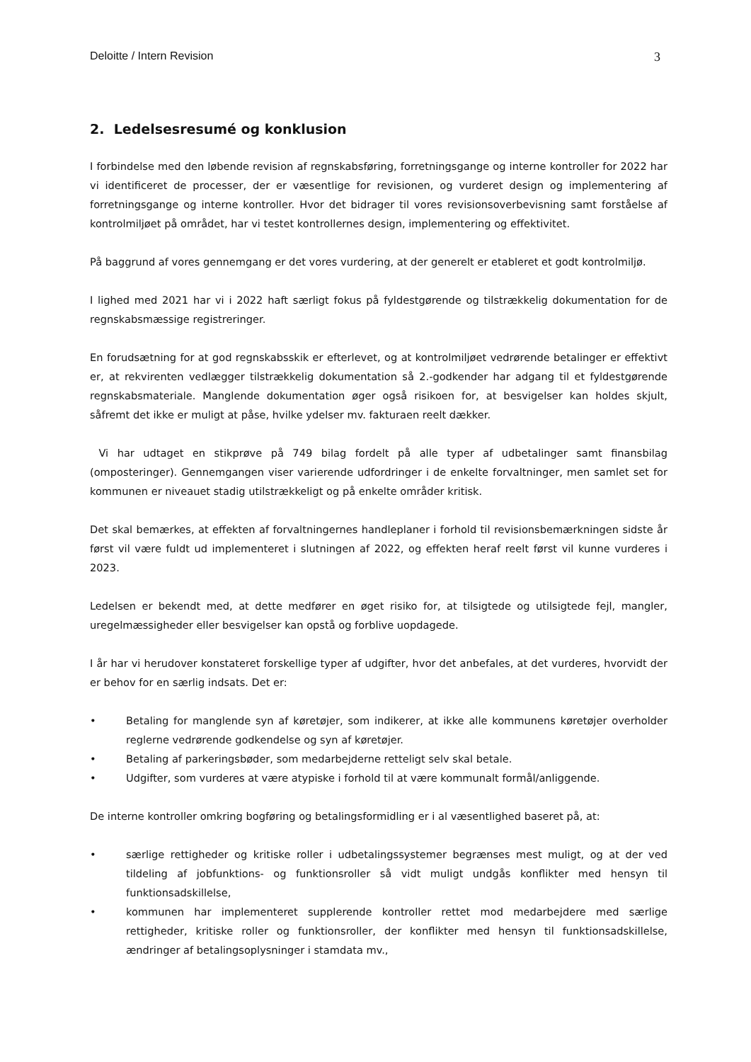Deloitte / Intern Revision 3
2. Ledelsesresumé og konklusion
I forbindelse med den løbende revision af regnskabsføring, forretningsgange og interne kontroller for 2022 har vi identificeret de processer, der er væsentlige for revisionen, og vurderet design og implementering af forretningsgange og interne kontroller. Hvor det bidrager til vores revisionsoverbevisning samt forståelse af kontrolmiljøet på området, har vi testet kontrollernes design, implementering og effektivitet.
På baggrund af vores gennemgang er det vores vurdering, at der generelt er etableret et godt kontrolmiljø.
I lighed med 2021 har vi i 2022 haft særligt fokus på fyldestgørende og tilstrækkelig dokumentation for de regnskabsmæssige registreringer.
En forudsætning for at god regnskabsskik er efterlevet, og at kontrolmiljøet vedrørende betalinger er effektivt er, at rekvirenten vedlægger tilstrækkelig dokumentation så 2.-godkender har adgang til et fyldestgørende regnskabsmateriale. Manglende dokumentation øger også risikoen for, at besvigelser kan holdes skjult, såfremt det ikke er muligt at påse, hvilke ydelser mv. fakturaen reelt dækker.
Vi har udtaget en stikprøve på 749 bilag fordelt på alle typer af udbetalinger samt finansbilag (omposteringer). Gennemgangen viser varierende udfordringer i de enkelte forvaltninger, men samlet set for kommunen er niveauet stadig utilstrækkeligt og på enkelte områder kritisk.
Det skal bemærkes, at effekten af forvaltningernes handleplaner i forhold til revisionsbemærkningen sidste år først vil være fuldt ud implementeret i slutningen af 2022, og effekten heraf reelt først vil kunne vurderes i 2023.
Ledelsen er bekendt med, at dette medfører en øget risiko for, at tilsigtede og utilsigtede fejl, mangler, uregelmæssigheder eller besvigelser kan opstå og forblive uopdagede.
I år har vi herudover konstateret forskellige typer af udgifter, hvor det anbefales, at det vurderes, hvorvidt der er behov for en særlig indsats. Det er:
• Betaling for manglende syn af køretøjer, som indikerer, at ikke alle kommunens køretøjer overholder reglerne vedrørende godkendelse og syn af køretøjer.
• Betaling af parkeringsbøder, som medarbejderne retteligt selv skal betale.
• Udgifter, som vurderes at være atypiske i forhold til at være kommunalt formål/anliggende.
De interne kontroller omkring bogføring og betalingsformidling er i al væsentlighed baseret på, at:
• særlige rettigheder og kritiske roller i udbetalingssystemer begrænses mest muligt, og at der ved tildeling af jobfunktions- og funktionsroller så vidt muligt undgås konflikter med hensyn til funktionsadskillelse,
• kommunen har implementeret supplerende kontroller rettet mod medarbejdere med særlige rettigheder, kritiske roller og funktionsroller, der konflikter med hensyn til funktionsadskillelse, ændringer af betalingsoplysninger i stamdata mv.,